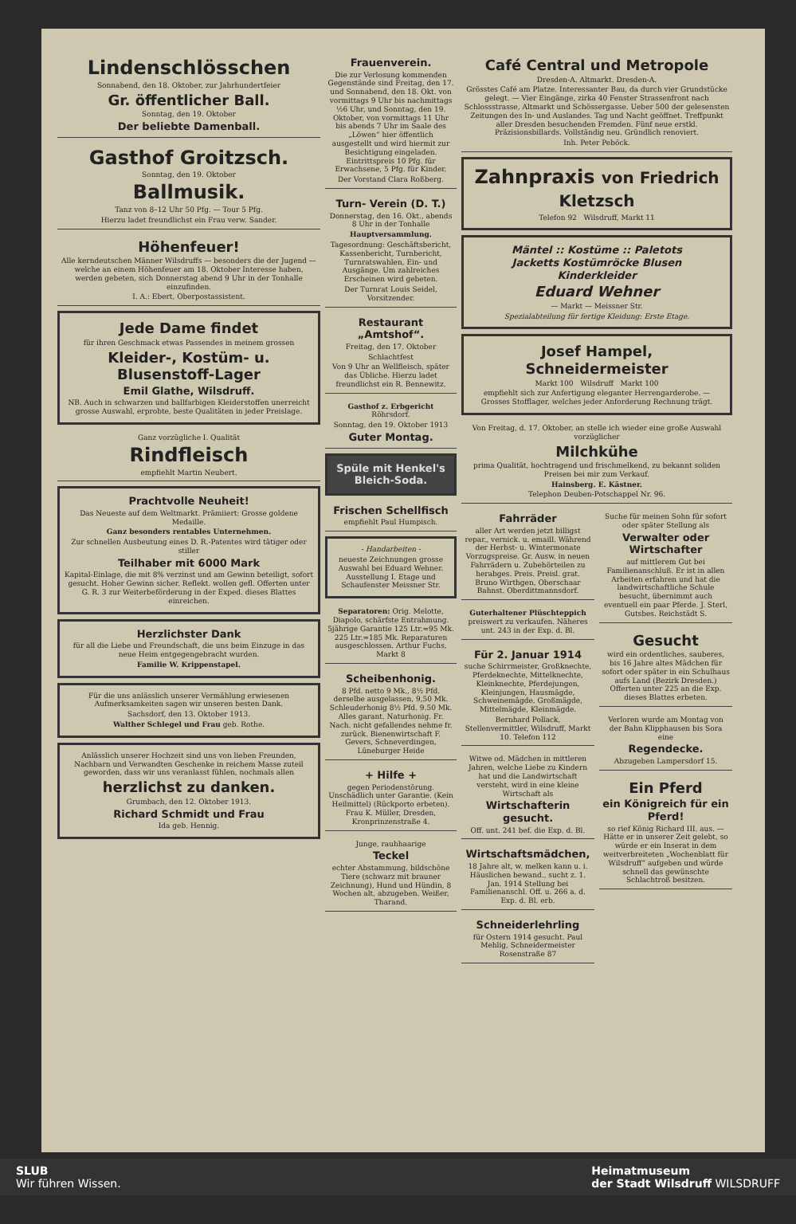Lindenschlösschen
Sonnabend, den 18. Oktober, zur Jahrhundertfeier
Gr. öffentlicher Ball.
Sonntag, den 19. Oktober
Der beliebte Damenball.
Gasthof Groitzsch.
Sonntag, den 19. Oktober
Ballmusik.
Tanz von 8–12 Uhr 50 Pfg. — Tour 5 Pfg.
Hierzu ladet freundlichst ein Frau verw. Sander.
Höhenfeuer!
Alle kerndeutschen Männer Wilsdruffs — besonders die der Jugend — welche an einem Höhenfeuer am 18. Oktober Interesse haben, werden gebeten, sich Donnerstag abend 9 Uhr in der Tonhalle einzufinden.
I. A.: Ebert, Oberpostassistent.
Jede Dame findet
für ihren Geschmack etwas Passendes in meinem grossen
Kleider-, Kostüm- u. Blusenstoff-Lager
Emil Glathe, Wilsdruff.
NB. Auch in schwarzen und ballfarbigen Kleiderstoffen unerreicht grosse Auswahl, erprobte, beste Qualitäten in jeder Preislage.
Ganz vorzügliche I. Qualität
Rindfleisch
empfiehlt Martin Neubert.
Prachtvolle Neuheit!
Das Neueste auf dem Weltmarkt. Prämiiert: Grosse goldene Medaille.
Ganz besonders rentables Unternehmen.
Zur schnellen Ausbeutung eines D. R.-Patentes wird tätiger oder stiller
Teilhaber mit 6000 Mark
Kapital-Einlage, die mit 8% verzinst und am Gewinn beteiligt, sofort gesucht. Hoher Gewinn sicher. Reflekt. wollen gefl. Offerten unter G. R. 3 zur Weiterbeförderung in der Exped. dieses Blattes einreichen.
Herzlichster Dank
für all die Liebe und Freundschaft, die uns beim Einzuge in das neue Heim entgegengebracht wurden.
Familie W. Krippenstapel.
Für die uns anlässlich unserer Vermählung erwiesenen Aufmerksamkeiten sagen wir unseren besten Dank.
Sachsdorf, den 13. Oktober 1913.
Walther Schlegel und Frau geb. Rothe.
Anlässlich unserer Hochzeit sind uns von lieben Freunden, Nachbarn und Verwandten Geschenke in reichem Masse zuteil geworden, dass wir uns veranlasst fühlen, nochmals allen
herzlichst zu danken.
Grumbach, den 12. Oktober 1913.
Richard Schmidt und Frau
Ida geb. Hennig.
Frauenverein.
Die zur Verlosung kommenden Gegenstände sind Freitag, den 17. und Sonnabend, den 18. Okt. von vormittags 9 Uhr bis nachmittags ½6 Uhr, und Sonntag, den 19. Oktober, von vormittags 11 Uhr bis abends 7 Uhr im Saale des „Löwen“ hier öffentlich ausgestellt und wird hiermit zur Besichtigung eingeladen. Eintrittspreis 10 Pfg. für Erwachsene, 5 Pfg. für Kinder.
Der Vorstand Clara Roßberg.
Turn- Verein (D. T.)
Donnerstag, den 16. Okt., abends 8 Uhr in der Tonhalle
Hauptversammlung.
Tagesordnung: Geschäftsbericht, Kassenbericht, Turnbericht, Turnratswahlen, Ein- und Ausgänge. Um zahlreiches Erscheinen wird gebeten.
Der Turnrat Louis Seidel, Vorsitzender.
Restaurant „Amtshof“.
Freitag, den 17. Oktober
Schlachtfest
Von 9 Uhr an Wellfleisch, später das Übliche. Hierzu ladet freundlichst ein R. Bennewitz.
Gasthof z. Erbgericht Röhrsdorf.
Sonntag, den 19. Oktober 1913
Guter Montag.
Spüle mit Henkel's Bleich-Soda.
Frischen Schellfisch
empfiehlt Paul Humpisch.
- Handarbeiten -
neueste Zeichnungen grosse Auswahl bei Eduard Wehner. Ausstellung I. Etage und Schaufenster Meissner Str.
Separatoren: Orig. Melotte, Diapolo, schärfste Entrahmung. 5jährige Garantie 125 Ltr.=95 Mk. 225 Ltr.=185 Mk. Reparaturen ausgeschlossen. Arthur Fuchs, Markt 8
Scheibenhonig.
8 Pfd. netto 9 Mk., 8½ Pfd. derselbe ausgelassen, 9,50 Mk. Schleuderhonig 8½ Pfd. 9.50 Mk. Alles garant. Naturhonig. Fr. Nach. nicht gefallendes nehme fr. zurück. Bienenwirtschaft F. Gevers, Schneverdingen, Lüneburger Heide
+ Hilfe +
gegen Periodenstörung. Unschädlich unter Garantie. (Kein Heilmittel) (Rückporto erbeten). Frau K. Müller, Dresden, Kronprinzenstraße 4.
Junge, rauhhaarige
Teckel
echter Abstammung, bildschöne Tiere (schwarz mit brauner Zeichnung), Hund und Hündin, 8 Wochen alt, abzugeben. Weißer, Tharand.
Café Central und Metropole
Dresden-A. Altmarkt. Dresden-A.
Grösstes Café am Platze. Interessanter Bau, da durch vier Grundstücke gelegt. — Vier Eingänge, zirka 40 Fenster Strassenfront nach Schlossstrasse, Altmarkt und Schössergasse. Ueber 500 der gelesensten Zeitungen des In- und Auslandes. Tag und Nacht geöffnet. Treffpunkt aller Dresden besuchenden Fremden. Fünf neue erstkl. Präzisionsbillards. Vollständig neu. Gründlich renoviert.
Inh. Peter Peböck.
Zahnpraxis von Friedrich Kletzsch
Telefon 92 Wilsdruff, Markt 11
Mäntel :: Kostüme :: Paletots
Jacketts Kostümröcke Blusen
Kinderkleider
Eduard Wehner
— Markt — Meissner Str.
Spezialabteilung für fertige Kleidung: Erste Etage.
Josef Hampel, Schneidermeister
Markt 100 Wilsdruff Markt 100
empfiehlt sich zur Anfertigung eleganter Herrengarderobe. — Grosses Stofflager, welches jeder Anforderung Rechnung trägt.
Von Freitag, d. 17. Oktober, an stelle ich wieder eine große Auswahl vorzüglicher
Milchkühe
prima Qualität, hochtragend und frischmelkend, zu bekannt soliden Preisen bei mir zum Verkauf.
Hainsberg. E. Kästner.
Telephon Deuben-Potschappel Nr. 96.
Fahrräder
aller Art werden jetzt billigst repar., vernick. u. emaill. Während der Herbst- u. Wintermonate Vorzugspreise. Gr. Ausw. in neuen Fahrrädern u. Zubehörteilen zu herabges. Preis. Preisl. grat. Bruno Wirthgen, Oberschaar Bahnst. Oberdittmannsdorf.
Guterhaltener Plüschteppich preiswert zu verkaufen. Näheres unt. 243 in der Exp. d. Bl.
Für 2. Januar 1914
suche Schirrmeister, Großknechte, Pferdeknechte, Mittelknechte, Kleinknechte, Pferdejungen, Kleinjungen, Hausmägde, Schweinemägde, Großmägde, Mittelmägde, Kleinmägde.
Bernhard Pollack, Stellenvermittler, Wilsdruff, Markt 10. Telefon 112
Witwe od. Mädchen in mittleren Jahren, welche Liebe zu Kindern hat und die Landwirtschaft versteht, wird in eine kleine Wirtschaft als
Wirtschafterin gesucht.
Off. unt. 241 bef. die Exp. d. Bl.
Wirtschaftsmädchen,
18 Jahre alt, w. melken kann u. i. Häuslichen bewand., sucht z. 1. Jan. 1914 Stellung bei Familienanschl. Off. u. 266 a. d. Exp. d. Bl. erb.
Schneiderlehrling
für Ostern 1914 gesucht. Paul Mehlig, Schneidermeister Rosenstraße 87
Suche für meinen Sohn für sofort oder später Stellung als
Verwalter oder Wirtschafter
auf mittlerem Gut bei Familienanschluß. Er ist in allen Arbeiten erfahren und hat die landwirtschaftliche Schule besucht, übernimmt auch eventuell ein paar Pferde. J. Sterl, Gutsbes. Reichstädt S.
Gesucht
wird ein ordentliches, sauberes, bis 16 Jahre altes Mädchen für sofort oder später in ein Schulhaus aufs Land (Bezirk Dresden.) Offerten unter 225 an die Exp. dieses Blattes erbeten.
Verloren wurde am Montag von der Bahn Klipphausen bis Sora eine
Regendecke.
Abzugeben Lampersdorf 15.
Ein Pferd
ein Königreich für ein Pferd!
so rief König Richard III. aus. — Hätte er in unserer Zeit gelebt, so würde er ein Inserat in dem weitverbreiteten „Wochenblatt für Wilsdruff“ aufgeben und würde schnell das gewünschte Schlachtroß besitzen.
SLUB
Wir führen Wissen.
Heimatmuseum
der Stadt Wilsdruff WILSDRUFF